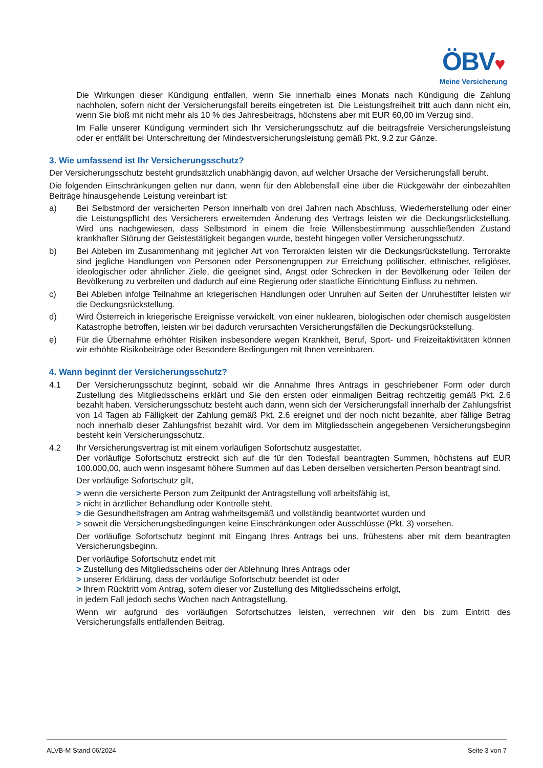ÖBV♥
Meine Versicherung
Die Wirkungen dieser Kündigung entfallen, wenn Sie innerhalb eines Monats nach Kündigung die Zahlung nachholen, sofern nicht der Versicherungsfall bereits eingetreten ist. Die Leistungsfreiheit tritt auch dann nicht ein, wenn Sie bloß mit nicht mehr als 10 % des Jahresbeitrags, höchstens aber mit EUR 60,00 im Verzug sind.
Im Falle unserer Kündigung vermindert sich Ihr Versicherungsschutz auf die beitragsfreie Versicherungsleistung oder er entfällt bei Unterschreitung der Mindestversicherungsleistung gemäß Pkt. 9.2 zur Gänze.
3. Wie umfassend ist Ihr Versicherungsschutz?
Der Versicherungsschutz besteht grundsätzlich unabhängig davon, auf welcher Ursache der Versicherungsfall beruht.
Die folgenden Einschränkungen gelten nur dann, wenn für den Ablebensfall eine über die Rückgewähr der einbezahlten Beiträge hinausgehende Leistung vereinbart ist:
a) Bei Selbstmord der versicherten Person innerhalb von drei Jahren nach Abschluss, Wiederherstellung oder einer die Leistungspflicht des Versicherers erweiternden Änderung des Vertrags leisten wir die Deckungsrückstellung. Wird uns nachgewiesen, dass Selbstmord in einem die freie Willensbestimmung ausschließenden Zustand krankhafter Störung der Geistestätigkeit begangen wurde, besteht hingegen voller Versicherungsschutz.
b) Bei Ableben im Zusammenhang mit jeglicher Art von Terrorakten leisten wir die Deckungsrückstellung. Terrorakte sind jegliche Handlungen von Personen oder Personengruppen zur Erreichung politischer, ethnischer, religiöser, ideologischer oder ähnlicher Ziele, die geeignet sind, Angst oder Schrecken in der Bevölkerung oder Teilen der Bevölkerung zu verbreiten und dadurch auf eine Regierung oder staatliche Einrichtung Einfluss zu nehmen.
c) Bei Ableben infolge Teilnahme an kriegerischen Handlungen oder Unruhen auf Seiten der Unruhestifter leisten wir die Deckungsrückstellung.
d) Wird Österreich in kriegerische Ereignisse verwickelt, von einer nuklearen, biologischen oder chemisch ausgelösten Katastrophe betroffen, leisten wir bei dadurch verursachten Versicherungsfällen die Deckungsrückstellung.
e) Für die Übernahme erhöhter Risiken insbesondere wegen Krankheit, Beruf, Sport- und Freizeitaktivitäten können wir erhöhte Risikobeiträge oder Besondere Bedingungen mit Ihnen vereinbaren.
4. Wann beginnt der Versicherungsschutz?
4.1 Der Versicherungsschutz beginnt, sobald wir die Annahme Ihres Antrags in geschriebener Form oder durch Zustellung des Mitgliedsscheins erklärt und Sie den ersten oder einmaligen Beitrag rechtzeitig gemäß Pkt. 2.6 bezahlt haben. Versicherungsschutz besteht auch dann, wenn sich der Versicherungsfall innerhalb der Zahlungsfrist von 14 Tagen ab Fälligkeit der Zahlung gemäß Pkt. 2.6 ereignet und der noch nicht bezahlte, aber fällige Betrag noch innerhalb dieser Zahlungsfrist bezahlt wird. Vor dem im Mitgliedsschein angegebenen Versicherungsbeginn besteht kein Versicherungsschutz.
4.2 Ihr Versicherungsvertrag ist mit einem vorläufigen Sofortschutz ausgestattet.
Der vorläufige Sofortschutz erstreckt sich auf die für den Todesfall beantragten Summen, höchstens auf EUR 100.000,00, auch wenn insgesamt höhere Summen auf das Leben derselben versicherten Person beantragt sind.
Der vorläufige Sofortschutz gilt,
> wenn die versicherte Person zum Zeitpunkt der Antragstellung voll arbeitsfähig ist,
> nicht in ärztlicher Behandlung oder Kontrolle steht,
> die Gesundheitsfragen am Antrag wahrheitsgemäß und vollständig beantwortet wurden und
> soweit die Versicherungsbedingungen keine Einschränkungen oder Ausschlüsse (Pkt. 3) vorsehen.
Der vorläufige Sofortschutz beginnt mit Eingang Ihres Antrags bei uns, frühestens aber mit dem beantragten Versicherungsbeginn.
Der vorläufige Sofortschutz endet mit
> Zustellung des Mitgliedsscheins oder der Ablehnung Ihres Antrags oder
> unserer Erklärung, dass der vorläufige Sofortschutz beendet ist oder
> Ihrem Rücktritt vom Antrag, sofern dieser vor Zustellung des Mitgliedsscheins erfolgt,
in jedem Fall jedoch sechs Wochen nach Antragstellung.
Wenn wir aufgrund des vorläufigen Sofortschutzes leisten, verrechnen wir den bis zum Eintritt des Versicherungsfalls entfallenden Beitrag.
ALVB-M Stand 06/2024 Seite 3 von 7